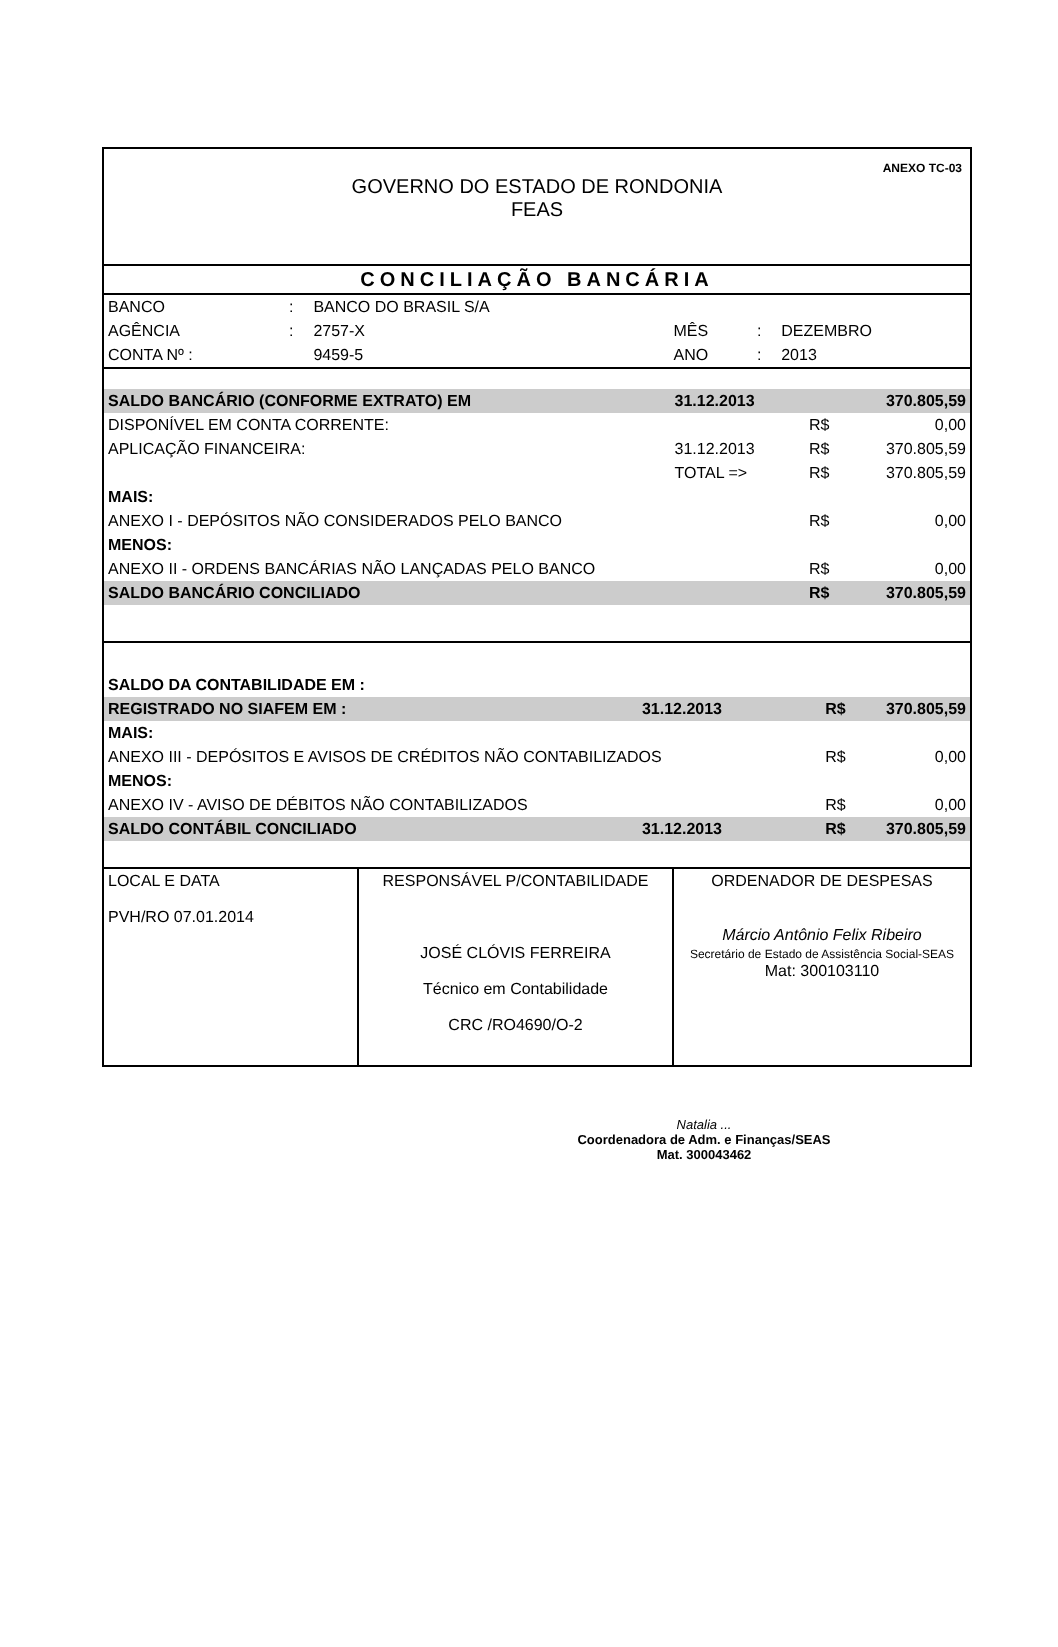ANEXO TC-03
GOVERNO DO ESTADO DE RONDONIA
FEAS
CONCILIAÇÃO BANCÁRIA
| BANCO | : | BANCO DO BRASIL S/A | | | |
| AGÊNCIA | : | 2757-X | MÊS | : | DEZEMBRO |
| CONTA Nº : | | 9459-5 | ANO | : | 2013 |
| SALDO BANCÁRIO (CONFORME EXTRATO) EM | | 31.12.2013 | | 370.805,59 |
| DISPONÍVEL EM CONTA CORRENTE: | | | R$ | 0,00 |
| APLICAÇÃO FINANCEIRA: | | 31.12.2013 | R$ | 370.805,59 |
| | TOTAL => | | R$ | 370.805,59 |
| MAIS: | | | | |
| ANEXO I - DEPÓSITOS NÃO CONSIDERADOS PELO BANCO | | | R$ | 0,00 |
| MENOS: | | | | |
| ANEXO II - ORDENS BANCÁRIAS NÃO LANÇADAS PELO BANCO | | | R$ | 0,00 |
| SALDO BANCÁRIO CONCILIADO | | | R$ | 370.805,59 |
| SALDO DA CONTABILIDADE EM : | | | |
| REGISTRADO NO SIAFEM EM : | 31.12.2013 | R$ | 370.805,59 |
| MAIS: | | | |
| ANEXO III - DEPÓSITOS E AVISOS DE CRÉDITOS NÃO CONTABILIZADOS | | R$ | 0,00 |
| MENOS: | | | |
| ANEXO IV - AVISO DE DÉBITOS NÃO CONTABILIZADOS | | R$ | 0,00 |
| SALDO CONTÁBIL CONCILIADO | 31.12.2013 | R$ | 370.805,59 |
| LOCAL E DATA PVH/RO 07.01.2014 | RESPONSÁVEL P/CONTABILIDADE JOSÉ CLÓVIS FERREIRA Técnico em Contabilidade CRC /RO4690/O-2 | ORDENADOR DE DESPESAS Márcio Antônio Felix Ribeiro Secretário de Estado de Assistência Social-SEAS Mat: 300103110 |
Natalia ...
Coordenadora de Adm. e Finanças/SEAS
Mat. 300043462